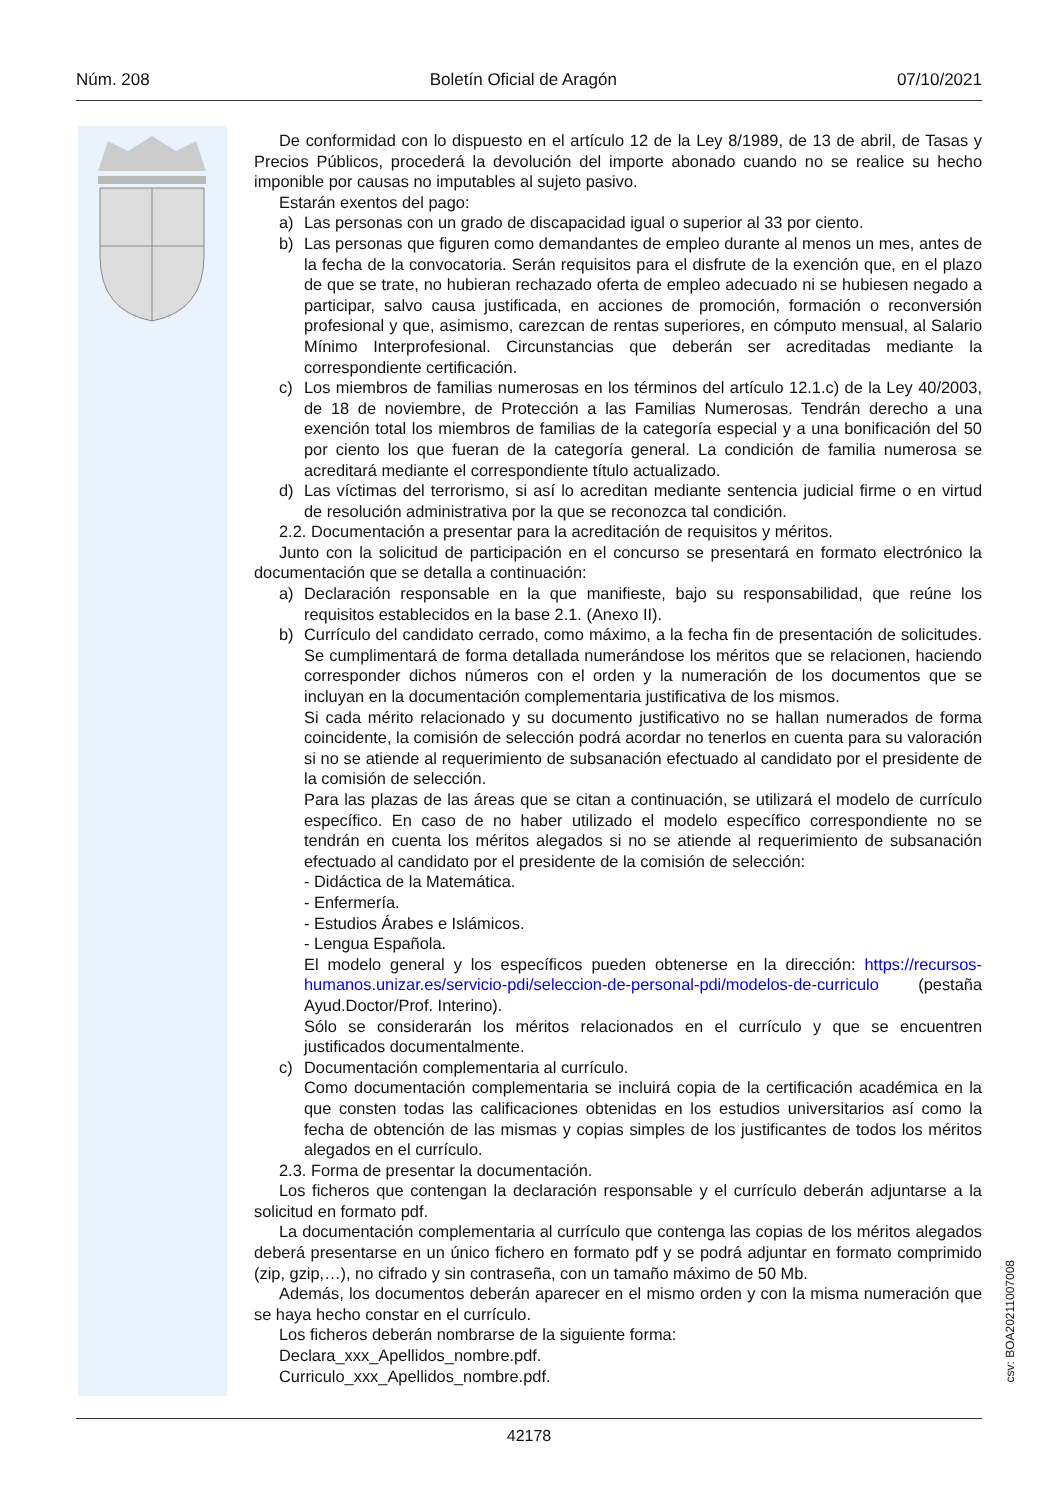Núm. 208 Boletín Oficial de Aragón 07/10/2021
De conformidad con lo dispuesto en el artículo 12 de la Ley 8/1989, de 13 de abril, de Tasas y Precios Públicos, procederá la devolución del importe abonado cuando no se realice su hecho imponible por causas no imputables al sujeto pasivo.
Estarán exentos del pago:
a) Las personas con un grado de discapacidad igual o superior al 33 por ciento.
b) Las personas que figuren como demandantes de empleo durante al menos un mes, antes de la fecha de la convocatoria. Serán requisitos para el disfrute de la exención que, en el plazo de que se trate, no hubieran rechazado oferta de empleo adecuado ni se hubiesen negado a participar, salvo causa justificada, en acciones de promoción, formación o reconversión profesional y que, asimismo, carezcan de rentas superiores, en cómputo mensual, al Salario Mínimo Interprofesional. Circunstancias que deberán ser acreditadas mediante la correspondiente certificación.
c) Los miembros de familias numerosas en los términos del artículo 12.1.c) de la Ley 40/2003, de 18 de noviembre, de Protección a las Familias Numerosas. Tendrán derecho a una exención total los miembros de familias de la categoría especial y a una bonificación del 50 por ciento los que fueran de la categoría general. La condición de familia numerosa se acreditará mediante el correspondiente título actualizado.
d) Las víctimas del terrorismo, si así lo acreditan mediante sentencia judicial firme o en virtud de resolución administrativa por la que se reconozca tal condición.
2.2. Documentación a presentar para la acreditación de requisitos y méritos.
Junto con la solicitud de participación en el concurso se presentará en formato electrónico la documentación que se detalla a continuación:
a) Declaración responsable en la que manifieste, bajo su responsabilidad, que reúne los requisitos establecidos en la base 2.1. (Anexo II).
b) Currículo del candidato cerrado, como máximo, a la fecha fin de presentación de solicitudes. Se cumplimentará de forma detallada numerándose los méritos que se relacionen, haciendo corresponder dichos números con el orden y la numeración de los documentos que se incluyan en la documentación complementaria justificativa de los mismos.
Si cada mérito relacionado y su documento justificativo no se hallan numerados de forma coincidente, la comisión de selección podrá acordar no tenerlos en cuenta para su valoración si no se atiende al requerimiento de subsanación efectuado al candidato por el presidente de la comisión de selección.
Para las plazas de las áreas que se citan a continuación, se utilizará el modelo de currículo específico. En caso de no haber utilizado el modelo específico correspondiente no se tendrán en cuenta los méritos alegados si no se atiende al requerimiento de subsanación efectuado al candidato por el presidente de la comisión de selección:
- Didáctica de la Matemática.
- Enfermería.
- Estudios Árabes e Islámicos.
- Lengua Española.
El modelo general y los específicos pueden obtenerse en la dirección: https://recursos-humanos.unizar.es/servicio-pdi/seleccion-de-personal-pdi/modelos-de-curriculo (pestaña Ayud.Doctor/Prof. Interino).
Sólo se considerarán los méritos relacionados en el currículo y que se encuentren justificados documentalmente.
c) Documentación complementaria al currículo.
Como documentación complementaria se incluirá copia de la certificación académica en la que consten todas las calificaciones obtenidas en los estudios universitarios así como la fecha de obtención de las mismas y copias simples de los justificantes de todos los méritos alegados en el currículo.
2.3. Forma de presentar la documentación.
Los ficheros que contengan la declaración responsable y el currículo deberán adjuntarse a la solicitud en formato pdf.
La documentación complementaria al currículo que contenga las copias de los méritos alegados deberá presentarse en un único fichero en formato pdf y se podrá adjuntar en formato comprimido (zip, gzip,…), no cifrado y sin contraseña, con un tamaño máximo de 50 Mb.
Además, los documentos deberán aparecer en el mismo orden y con la misma numeración que se haya hecho constar en el currículo.
Los ficheros deberán nombrarse de la siguiente forma:
Declara_xxx_Apellidos_nombre.pdf.
Curriculo_xxx_Apellidos_nombre.pdf.
csv: BOA20211007008
42178